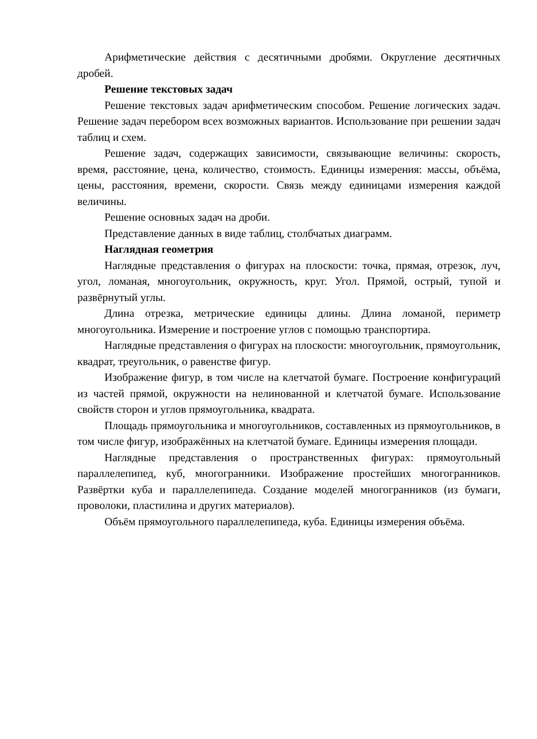Арифметические действия с десятичными дробями. Округление десятичных дробей.
Решение текстовых задач
Решение текстовых задач арифметическим способом. Решение логических задач. Решение задач перебором всех возможных вариантов. Использование при решении задач таблиц и схем.
Решение задач, содержащих зависимости, связывающие величины: скорость, время, расстояние, цена, количество, стоимость. Единицы измерения: массы, объёма, цены, расстояния, времени, скорости. Связь между единицами измерения каждой величины.
Решение основных задач на дроби.
Представление данных в виде таблиц, столбчатых диаграмм.
Наглядная геометрия
Наглядные представления о фигурах на плоскости: точка, прямая, отрезок, луч, угол, ломаная, многоугольник, окружность, круг. Угол. Прямой, острый, тупой и развёрнутый углы.
Длина отрезка, метрические единицы длины. Длина ломаной, периметр многоугольника. Измерение и построение углов с помощью транспортира.
Наглядные представления о фигурах на плоскости: многоугольник, прямоугольник, квадрат, треугольник, о равенстве фигур.
Изображение фигур, в том числе на клетчатой бумаге. Построение конфигураций из частей прямой, окружности на нелинованной и клетчатой бумаге. Использование свойств сторон и углов прямоугольника, квадрата.
Площадь прямоугольника и многоугольников, составленных из прямоугольников, в том числе фигур, изображённых на клетчатой бумаге. Единицы измерения площади.
Наглядные представления о пространственных фигурах: прямоугольный параллелепипед, куб, многогранники. Изображение простейших многогранников. Развёртки куба и параллелепипеда. Создание моделей многогранников (из бумаги, проволоки, пластилина и других материалов).
Объём прямоугольного параллелепипеда, куба. Единицы измерения объёма.